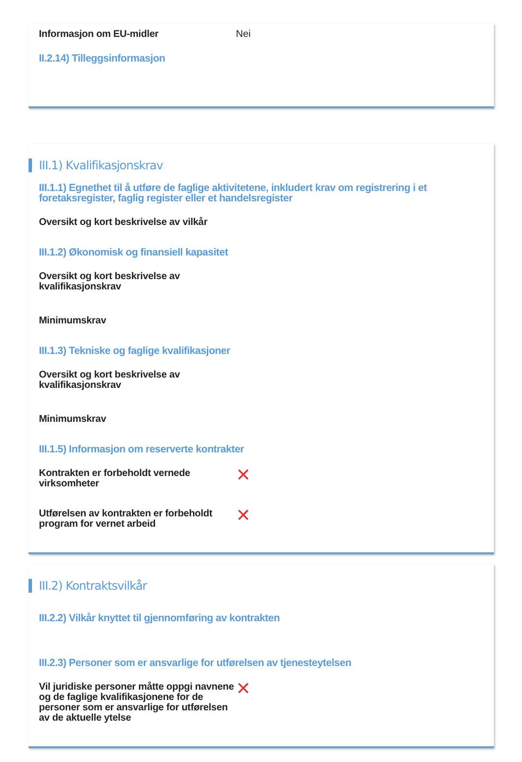Informasjon om EU-midler Nei
II.2.14) Tilleggsinformasjon
III.1) Kvalifikasjonskrav
III.1.1) Egnethet til å utføre de faglige aktivitetene, inkludert krav om registrering i et foretaksregister, faglig register eller et handelsregister
Oversikt og kort beskrivelse av vilkår
III.1.2) Økonomisk og finansiell kapasitet
Oversikt og kort beskrivelse av kvalifikasjonskrav
Minimumskrav
III.1.3) Tekniske og faglige kvalifikasjoner
Oversikt og kort beskrivelse av kvalifikasjonskrav
Minimumskrav
III.1.5) Informasjon om reserverte kontrakter
Kontrakten er forbeholdt vernede virksomheter
✕
Utførelsen av kontrakten er forbeholdt program for vernet arbeid
✕
III.2) Kontraktsvilkår
III.2.2) Vilkår knyttet til gjennomføring av kontrakten
III.2.3) Personer som er ansvarlige for utførelsen av tjenesteytelsen
Vil juridiske personer måtte oppgi navnene og de faglige kvalifikasjonene for de personer som er ansvarlige for utførelsen av de aktuelle ytelse
✕